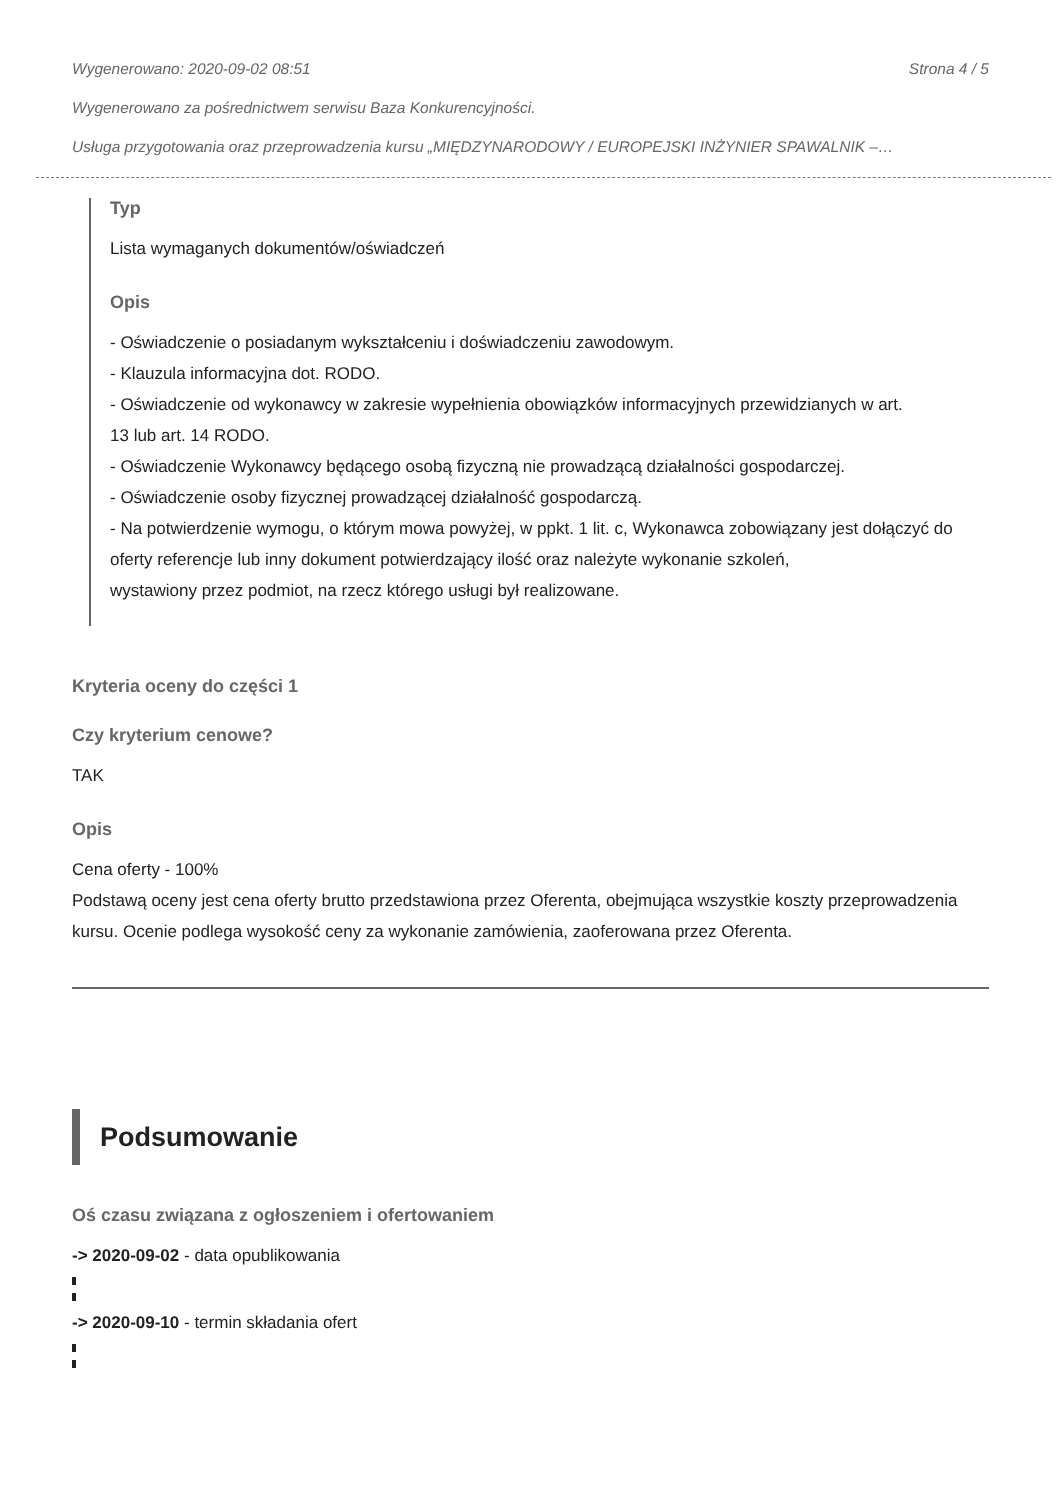Wygenerowano: 2020-09-02 08:51 Strona 4 / 5
Wygenerowano za pośrednictwem serwisu Baza Konkurencyjności.
Usługa przygotowania oraz przeprowadzenia kursu „MIĘDZYNARODOWY / EUROPEJSKI INŻYNIER SPAWALNIK –…
Typ
Lista wymaganych dokumentów/oświadczeń
Opis
- Oświadczenie o posiadanym wykształceniu i doświadczeniu zawodowym.
- Klauzula informacyjna dot. RODO.
- Oświadczenie od wykonawcy w zakresie wypełnienia obowiązków informacyjnych przewidzianych w art.
13 lub art. 14 RODO.
- Oświadczenie Wykonawcy będącego osobą fizyczną nie prowadzącą działalności gospodarczej.
- Oświadczenie osoby fizycznej prowadzącej działalność gospodarczą.
- Na potwierdzenie wymogu, o którym mowa powyżej, w ppkt. 1 lit. c, Wykonawca zobowiązany jest dołączyć do oferty referencje lub inny dokument potwierdzający ilość oraz należyte wykonanie szkoleń,
wystawiony przez podmiot, na rzecz którego usługi był realizowane.
Kryteria oceny do części 1
Czy kryterium cenowe?
TAK
Opis
Cena oferty - 100%
Podstawą oceny jest cena oferty brutto przedstawiona przez Oferenta, obejmująca wszystkie koszty przeprowadzenia kursu. Ocenie podlega wysokość ceny za wykonanie zamówienia, zaoferowana przez Oferenta.
Podsumowanie
Oś czasu związana z ogłoszeniem i ofertowaniem
-> 2020-09-02 - data opublikowania
-> 2020-09-10 - termin składania ofert